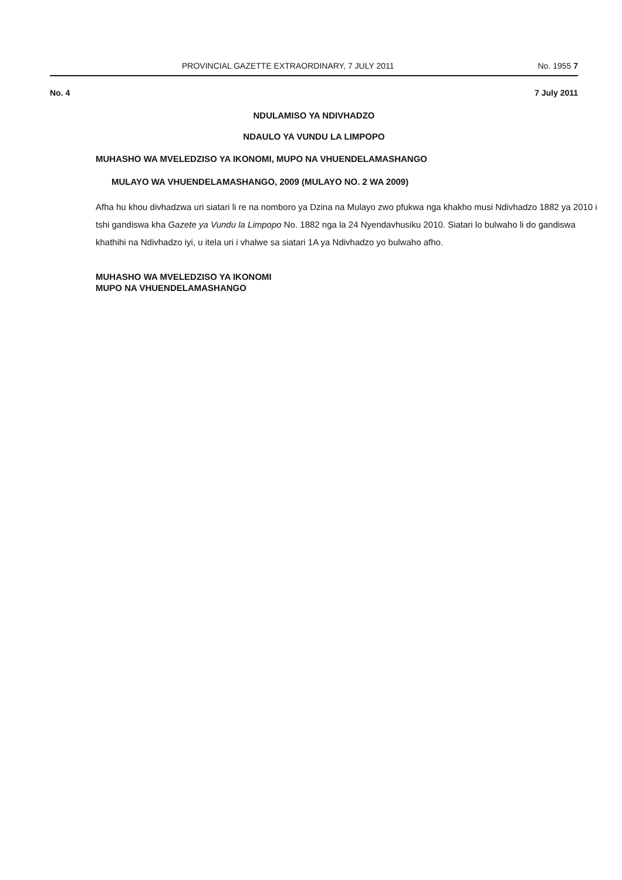PROVINCIAL GAZETTE EXTRAORDINARY, 7 JULY 2011 No. 1955 7
No. 4 7 July 2011
NDULAMISO YA NDIVHADZO
NDAULO YA VUNDU LA LIMPOPO
MUHASHO WA MVELEDZISO YA IKONOMI, MUPO NA VHUENDELAMASHANGO
MULAYO WA VHUENDELAMASHANGO, 2009 (MULAYO NO. 2 WA 2009)
Afha hu khou divhadzwa uri siatari li re na nomboro ya Dzina na Mulayo zwo pfukwa nga khakho musi Ndivhadzo 1882 ya 2010 i tshi gandiswa kha Gazete ya Vundu la Limpopo No. 1882 nga la 24 Nyendavhusiku 2010. Siatari lo bulwaho li do gandiswa khathihi na Ndivhadzo iyi, u itela uri i vhalwe sa siatari 1A ya Ndivhadzo yo bulwaho afho.
MUHASHO WA MVELEDZISO YA IKONOMI
MUPO NA VHUENDELAMASHANGO